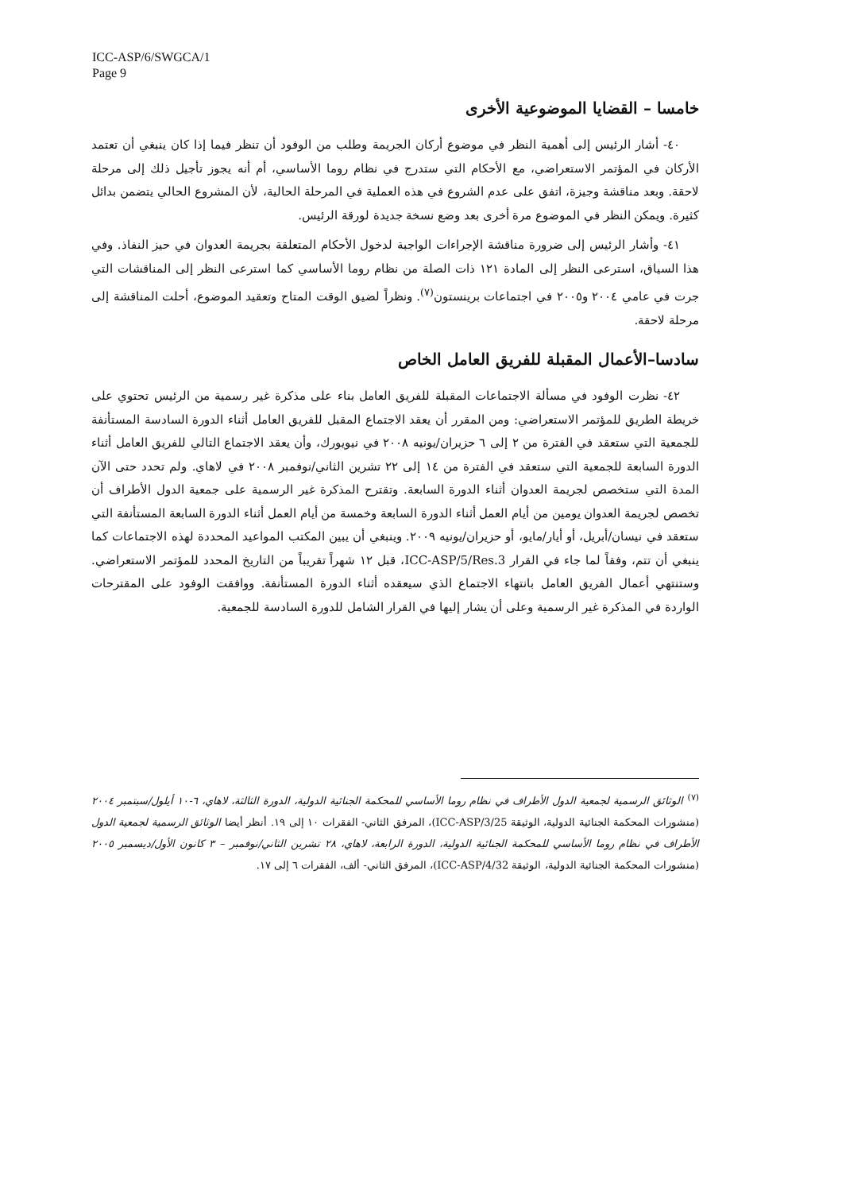ICC-ASP/6/SWGCA/1
Page 9
خامسا – القضايا الموضوعية الأخرى
٤٠- أشار الرئيس إلى أهمية النظر في موضوع أركان الجريمة وطلب من الوفود أن تنظر فيما إذا كان ينبغي أن تعتمد الأركان في المؤتمر الاستعراضي، مع الأحكام التي ستدرج في نظام روما الأساسي، أم أنه يجوز تأجيل ذلك إلى مرحلة لاحقة. وبعد مناقشة وجيزة، اتفق على عدم الشروع في هذه العملية في المرحلة الحالية، لأن المشروع الحالي يتضمن بدائل كثيرة. ويمكن النظر في الموضوع مرة أخرى بعد وضع نسخة جديدة لورقة الرئيس.
٤١- وأشار الرئيس إلى ضرورة مناقشة الإجراءات الواجبة لدخول الأحكام المتعلقة بجريمة العدوان في حيز النفاذ. وفي هذا السياق، استرعى النظر إلى المادة ١٢١ ذات الصلة من نظام روما الأساسي كما استرعى النظر إلى المناقشات التي جرت في عامي ٢٠٠٤ و٢٠٠٥ في اجتماعات برينستون<sup>(٧)</sup>. ونظراً لضيق الوقت المتاح وتعقيد الموضوع، أحلت المناقشة إلى مرحلة لاحقة.
سادسا–الأعمال المقبلة للفريق العامل الخاص
٤٢- نظرت الوفود في مسألة الاجتماعات المقبلة للفريق العامل بناء على مذكرة غير رسمية من الرئيس تحتوي على خريطة الطريق للمؤتمر الاستعراضي: ومن المقرر أن يعقد الاجتماع المقبل للفريق العامل أثناء الدورة السادسة المستأنفة للجمعية التي ستعقد في الفترة من ٢ إلى ٦ حزيران/يونيه ٢٠٠٨ في نيويورك، وأن يعقد الاجتماع التالي للفريق العامل أثناء الدورة السابعة للجمعية التي ستعقد في الفترة من ١٤ إلى ٢٢ تشرين الثاني/نوفمبر ٢٠٠٨ في لاهاي. ولم تحدد حتى الآن المدة التي ستخصص لجريمة العدوان أثناء الدورة السابعة. وتقترح المذكرة غير الرسمية على جمعية الدول الأطراف أن تخصص لجريمة العدوان يومين من أيام العمل أثناء الدورة السابعة وخمسة من أيام العمل أثناء الدورة السابعة المستأنفة التي ستعقد في نيسان/أبريل، أو أيار/مايو، أو حزيران/يونيه ٢٠٠٩. وينبغي أن يبين المكتب المواعيد المحددة لهذه الاجتماعات كما ينبغي أن تتم، وفقاً لما جاء في القرار ICC-ASP/5/Res.3، قبل ١٢ شهراً تقريباً من التاريخ المحدد للمؤتمر الاستعراضي. وستنتهي أعمال الفريق العامل بانتهاء الاجتماع الذي سيعقده أثناء الدورة المستأنفة. ووافقت الوفود على المقترحات الواردة في المذكرة غير الرسمية وعلى أن يشار إليها في القرار الشامل للدورة السادسة للجمعية.
<sup>(٧)</sup> الوثائق الرسمية لجمعية الدول الأطراف في نظام روما الأساسي للمحكمة الجنائية الدولية، الدورة الثالثة، لاهاي، ٦-١٠ أيلول/سبتمبر ٢٠٠٤ (منشورات المحكمة الجنائية الدولية، الوثيقة ICC-ASP/3/25)، المرفق الثاني- الفقرات ١٠ إلى ١٩. أنظر أيضا الوثائق الرسمية لجمعية الدول الأطراف في نظام روما الأساسي للمحكمة الجنائية الدولية، الدورة الرابعة، لاهاي، ٢٨ تشرين الثاني/نوفمبر – ٣ كانون الأول/ديسمبر ٢٠٠٥ (منشورات المحكمة الجنائية الدولية، الوثيقة ICC-ASP/4/32)، المرفق الثاني- ألف، الفقرات ٦ إلى ١٧.